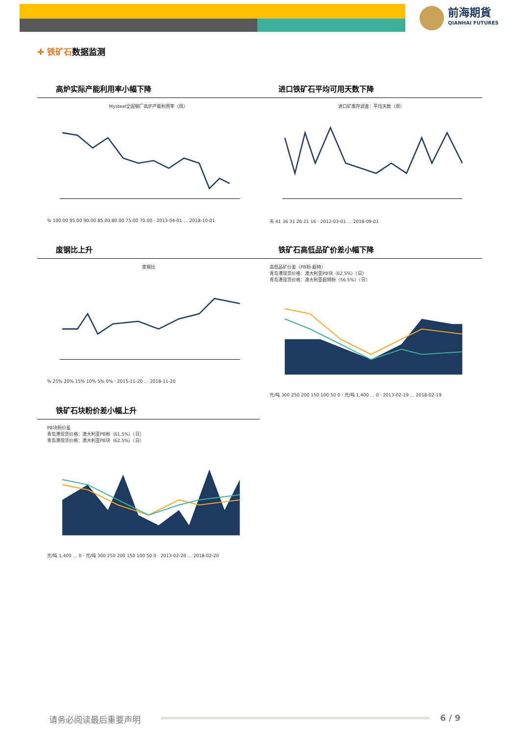前海期貨
QIANHAI FUTURES
✚ 铁矿石数据监测
高炉实际产能利用率小幅下降
Mysteel全国钢厂高炉产能利用率（周）
% 100.00 95.00 90.00 85.00 80.00 75.00 70.00 · 2013-04-01 … 2018-10-01
进口铁矿石平均可用天数下降
进口矿库存调查：平均天数（周）
天 41 36 31 26 21 16 · 2012-03-01 … 2018-09-01
废钢比上升
废钢比
% 25% 20% 15% 10% 5% 0% · 2015-11-20 … 2018-11-20
铁矿石高低品矿价差小幅下降
高低品矿价差（PB粉-超特）
青岛港现货价格：澳大利亚PB块（62.5%）（日）
青岛港现货价格：澳大利亚超特粉（56.5%）（日）
元/吨 300 250 200 150 100 50 0 · 元/吨 1,400 … 0 · 2013-02-19 … 2018-02-19
铁矿石块粉价差小幅上升
PB块粉价差
青岛港现货价格：澳大利亚PB粉（61.5%）（日）
青岛港现货价格：澳大利亚PB块（62.5%）（日）
元/吨 1,400 … 0 · 元/吨 300 250 200 150 100 50 0 · 2013-02-20 … 2018-02-20
请务必阅读最后重要声明 6 / 9